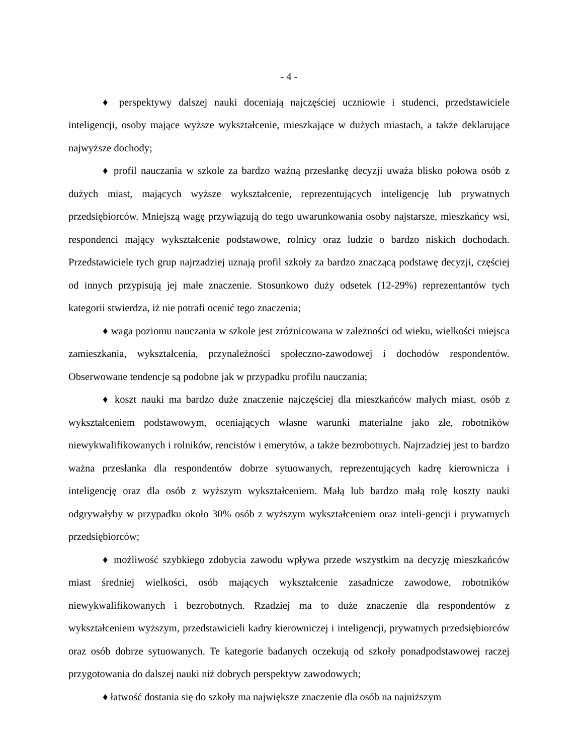- 4 -
♦ perspektywy dalszej nauki doceniają najczęściej uczniowie i studenci, przedstawiciele inteligencji, osoby mające wyższe wykształcenie, mieszkające w dużych miastach, a także deklarujące najwyższe dochody;
♦ profil nauczania w szkole za bardzo ważną przesłankę decyzji uważa blisko połowa osób z dużych miast, mających wyższe wykształcenie, reprezentujących inteligencję lub prywatnych przedsiębiorców. Mniejszą wagę przywiązują do tego uwarunkowania osoby najstarsze, mieszkańcy wsi, respondenci mający wykształcenie podstawowe, rolnicy oraz ludzie o bardzo niskich dochodach. Przedstawiciele tych grup najrzadziej uznają profil szkoły za bardzo znaczącą podstawę decyzji, częściej od innych przypisują jej małe znaczenie. Stosunkowo duży odsetek (12-29%) reprezentantów tych kategorii stwierdza, iż nie potrafi ocenić tego znaczenia;
♦ waga poziomu nauczania w szkole jest zróżnicowana w zależności od wieku, wielkości miejsca zamieszkania, wykształcenia, przynależności społeczno-zawodowej i dochodów respondentów. Obserwowane tendencje są podobne jak w przypadku profilu nauczania;
♦ koszt nauki ma bardzo duże znaczenie najczęściej dla mieszkańców małych miast, osób z wykształceniem podstawowym, oceniających własne warunki materialne jako złe, robotników niewykwalifikowanych i rolników, rencistów i emerytów, a także bezrobotnych. Najrzadziej jest to bardzo ważna przesłanka dla respondentów dobrze sytuowanych, reprezentujących kadrę kierownicza i inteligencję oraz dla osób z wyższym wykształceniem. Małą lub bardzo małą rolę koszty nauki odgrywałyby w przypadku około 30% osób z wyższym wykształceniem oraz inteli-gencji i prywatnych przedsiębiorców;
♦ możliwość szybkiego zdobycia zawodu wpływa przede wszystkim na decyzję mieszkańców miast średniej wielkości, osób mających wykształcenie zasadnicze zawodowe, robotników niewykwalifikowanych i bezrobotnych. Rzadziej ma to duże znaczenie dla respondentów z wykształceniem wyższym, przedstawicieli kadry kierowniczej i inteligencji, prywatnych przedsiębiorców oraz osób dobrze sytuowanych. Te kategorie badanych oczekują od szkoły ponadpodstawowej raczej przygotowania do dalszej nauki niż dobrych perspektyw zawodowych;
♦ łatwość dostania się do szkoły ma największe znaczenie dla osób na najniższym